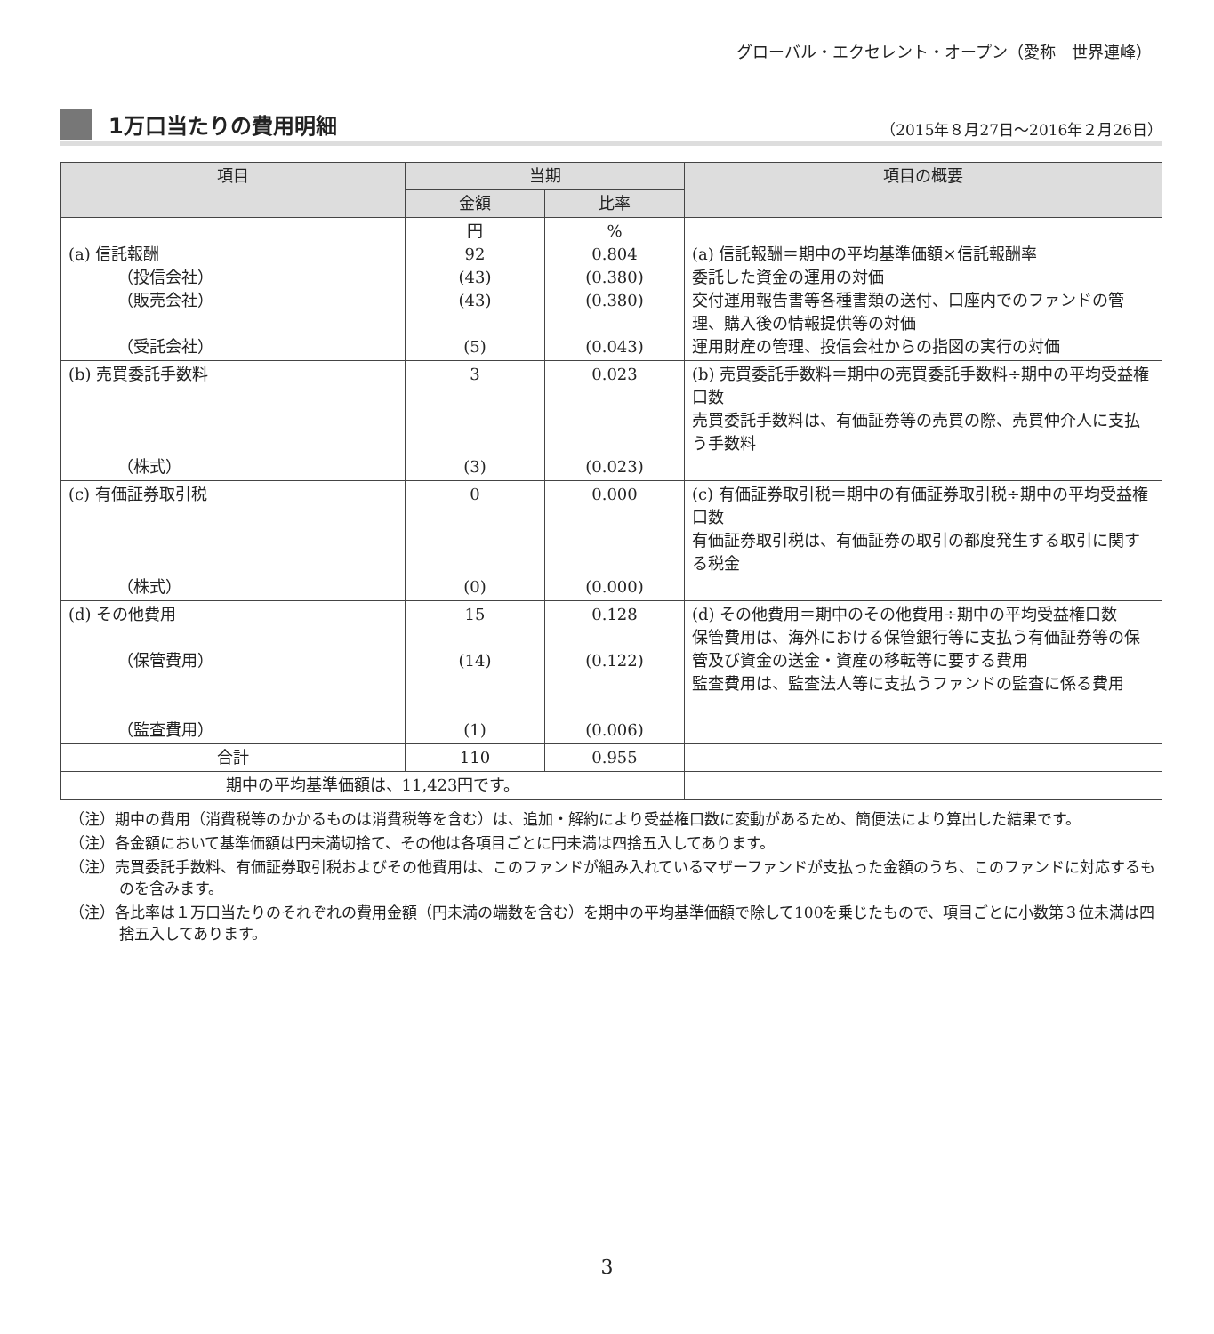グローバル・エクセレント・オープン（愛称　世界連峰）
1万口当たりの費用明細
（2015年８月27日～2016年２月26日）
| 項目 | 当期 | | 項目の概要 |
| --- | --- | --- | --- |
| | 金額 | 比率 | |
| (a) 信託報酬 （投信会社） （販売会社） （受託会社） | 円 92 (43) (43) (5) | % 0.804 (0.380) (0.380) (0.043) | (a) 信託報酬＝期中の平均基準価額×信託報酬率 委託した資金の運用の対価 交付運用報告書等各種書類の送付、口座内でのファンドの管理、購入後の情報提供等の対価 運用財産の管理、投信会社からの指図の実行の対価 |
| (b) 売買委託手数料 （株式） | 3 (3) | 0.023 (0.023) | (b) 売買委託手数料＝期中の売買委託手数料÷期中の平均受益権口数 売買委託手数料は、有価証券等の売買の際、売買仲介人に支払う手数料 |
| (c) 有価証券取引税 （株式） | 0 (0) | 0.000 (0.000) | (c) 有価証券取引税＝期中の有価証券取引税÷期中の平均受益権口数 有価証券取引税は、有価証券の取引の都度発生する取引に関する税金 |
| (d) その他費用 （保管費用） （監査費用） | 15 (14) (1) | 0.128 (0.122) (0.006) | (d) その他費用＝期中のその他費用÷期中の平均受益権口数 保管費用は、海外における保管銀行等に支払う有価証券等の保管及び資金の送金・資産の移転等に要する費用 監査費用は、監査法人等に支払うファンドの監査に係る費用 |
| 合計 | 110 | 0.955 | |
| 期中の平均基準価額は、11,423円です。 | | | |
（注）期中の費用（消費税等のかかるものは消費税等を含む）は、追加・解約により受益権口数に変動があるため、簡便法により算出した結果です。
（注）各金額において基準価額は円未満切捨て、その他は各項目ごとに円未満は四捨五入してあります。
（注）売買委託手数料、有価証券取引税およびその他費用は、このファンドが組み入れているマザーファンドが支払った金額のうち、このファンドに対応するものを含みます。
（注）各比率は１万口当たりのそれぞれの費用金額（円未満の端数を含む）を期中の平均基準価額で除して100を乗じたもので、項目ごとに小数第３位未満は四捨五入してあります。
3